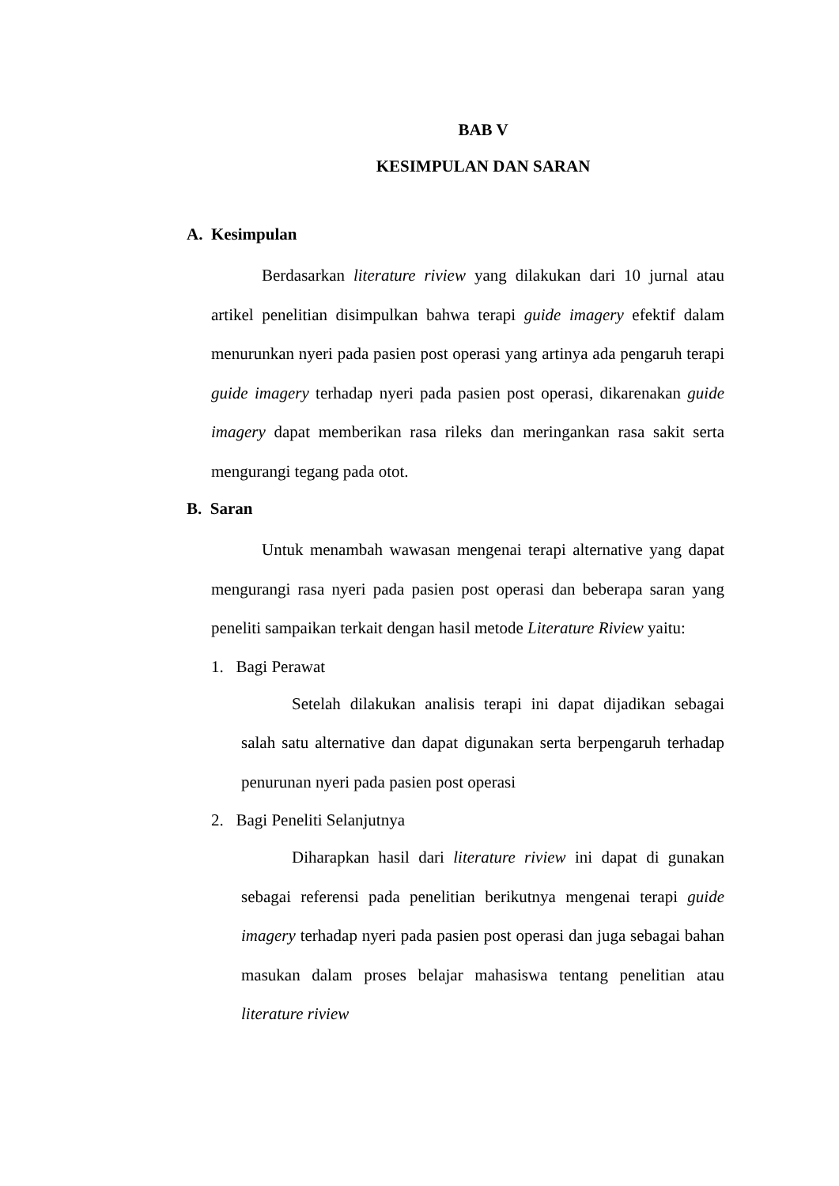BAB V
KESIMPULAN DAN SARAN
A. Kesimpulan
Berdasarkan literature riview yang dilakukan dari 10 jurnal atau artikel penelitian disimpulkan bahwa terapi guide imagery efektif dalam menurunkan nyeri pada pasien post operasi yang artinya ada pengaruh terapi guide imagery terhadap nyeri pada pasien post operasi, dikarenakan guide imagery dapat memberikan rasa rileks dan meringankan rasa sakit serta mengurangi tegang pada otot.
B. Saran
Untuk menambah wawasan mengenai terapi alternative yang dapat mengurangi rasa nyeri pada pasien post operasi dan beberapa saran yang peneliti sampaikan terkait dengan hasil metode Literature Riview yaitu:
1. Bagi Perawat
Setelah dilakukan analisis terapi ini dapat dijadikan sebagai salah satu alternative dan dapat digunakan serta berpengaruh terhadap penurunan nyeri pada pasien post operasi
2. Bagi Peneliti Selanjutnya
Diharapkan hasil dari literature riview ini dapat di gunakan sebagai referensi pada penelitian berikutnya mengenai terapi guide imagery terhadap nyeri pada pasien post operasi dan juga sebagai bahan masukan dalam proses belajar mahasiswa tentang penelitian atau literature riview